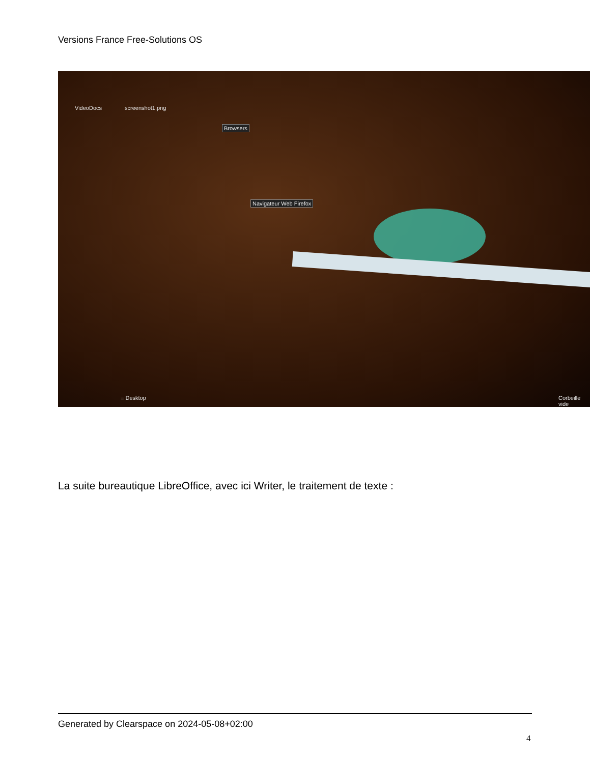Versions France Free-Solutions OS
VideoDocs screenshot1.png
Browsers
Navigateur Web Firefox
≡ Desktop Corbeille vide
La suite bureautique LibreOffice, avec ici Writer, le traitement de texte :
Generated by Clearspace on 2024-05-08+02:00
4